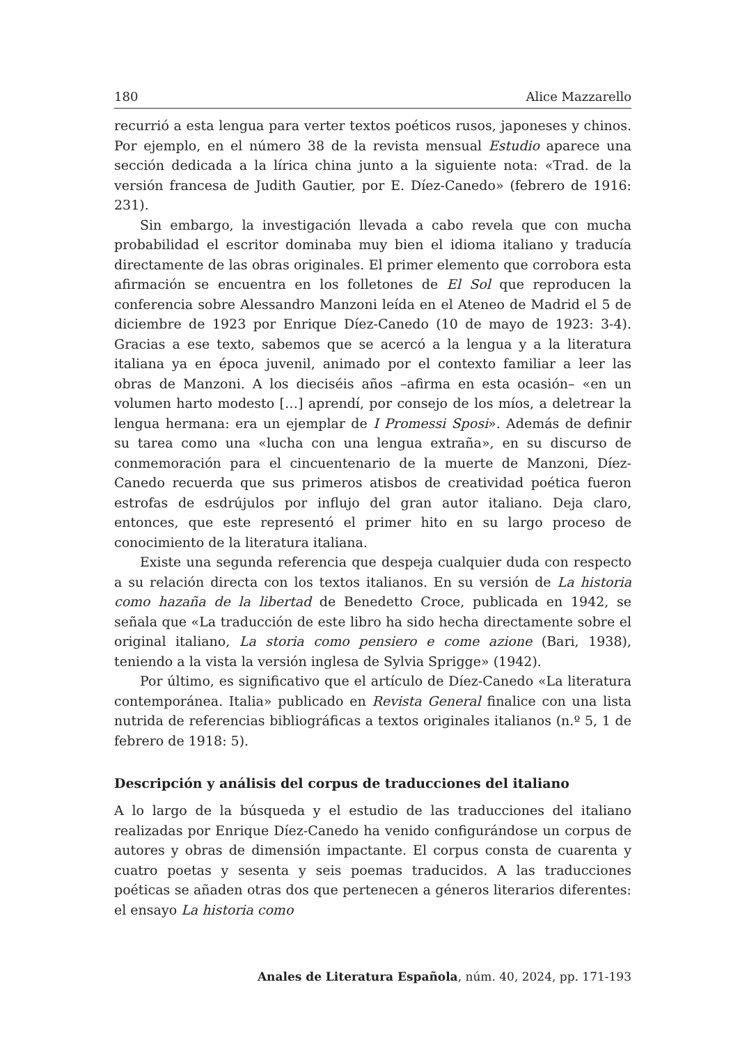180 Alice Mazzarello
recurrió a esta lengua para verter textos poéticos rusos, japoneses y chinos. Por ejemplo, en el número 38 de la revista mensual Estudio aparece una sección dedicada a la lírica china junto a la siguiente nota: «Trad. de la versión francesa de Judith Gautier, por E. Díez-Canedo» (febrero de 1916: 231).
Sin embargo, la investigación llevada a cabo revela que con mucha probabilidad el escritor dominaba muy bien el idioma italiano y traducía directamente de las obras originales. El primer elemento que corrobora esta afirmación se encuentra en los folletones de El Sol que reproducen la conferencia sobre Alessandro Manzoni leída en el Ateneo de Madrid el 5 de diciembre de 1923 por Enrique Díez-Canedo (10 de mayo de 1923: 3-4). Gracias a ese texto, sabemos que se acercó a la lengua y a la literatura italiana ya en época juvenil, animado por el contexto familiar a leer las obras de Manzoni. A los dieciséis años –afirma en esta ocasión– «en un volumen harto modesto […] aprendí, por consejo de los míos, a deletrear la lengua hermana: era un ejemplar de I Promessi Sposi». Además de definir su tarea como una «lucha con una lengua extraña», en su discurso de conmemoración para el cincuentenario de la muerte de Manzoni, Díez-Canedo recuerda que sus primeros atisbos de creatividad poética fueron estrofas de esdrújulos por influjo del gran autor italiano. Deja claro, entonces, que este representó el primer hito en su largo proceso de conocimiento de la literatura italiana.
Existe una segunda referencia que despeja cualquier duda con respecto a su relación directa con los textos italianos. En su versión de La historia como hazaña de la libertad de Benedetto Croce, publicada en 1942, se señala que «La traducción de este libro ha sido hecha directamente sobre el original italiano, La storia como pensiero e come azione (Bari, 1938), teniendo a la vista la versión inglesa de Sylvia Sprigge» (1942).
Por último, es significativo que el artículo de Díez-Canedo «La literatura contemporánea. Italia» publicado en Revista General finalice con una lista nutrida de referencias bibliográficas a textos originales italianos (n.º 5, 1 de febrero de 1918: 5).
Descripción y análisis del corpus de traducciones del italiano
A lo largo de la búsqueda y el estudio de las traducciones del italiano realizadas por Enrique Díez-Canedo ha venido configurándose un corpus de autores y obras de dimensión impactante. El corpus consta de cuarenta y cuatro poetas y sesenta y seis poemas traducidos. A las traducciones poéticas se añaden otras dos que pertenecen a géneros literarios diferentes: el ensayo La historia como
Anales de Literatura Española, núm. 40, 2024, pp. 171-193